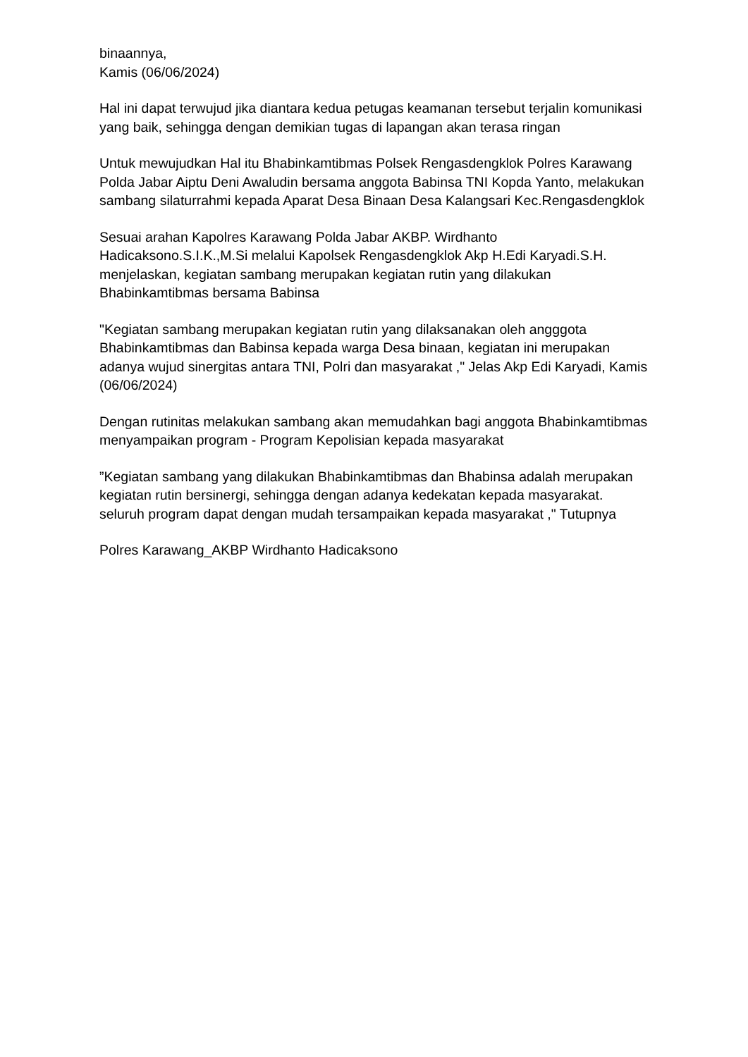binaannya,
Kamis (06/06/2024)
Hal ini dapat terwujud jika diantara kedua petugas keamanan tersebut terjalin komunikasi yang baik, sehingga dengan demikian tugas di lapangan akan terasa ringan
Untuk mewujudkan Hal itu Bhabinkamtibmas Polsek Rengasdengklok Polres Karawang Polda Jabar Aiptu Deni Awaludin bersama anggota Babinsa TNI Kopda Yanto, melakukan sambang silaturrahmi kepada Aparat Desa Binaan Desa Kalangsari Kec.Rengasdengklok
Sesuai arahan Kapolres Karawang Polda Jabar AKBP. Wirdhanto Hadicaksono.S.I.K.,M.Si melalui Kapolsek Rengasdengklok Akp H.Edi Karyadi.S.H. menjelaskan, kegiatan sambang merupakan kegiatan rutin yang dilakukan Bhabinkamtibmas bersama Babinsa
"Kegiatan sambang merupakan kegiatan rutin yang dilaksanakan oleh angggota Bhabinkamtibmas dan Babinsa kepada warga Desa binaan, kegiatan ini merupakan adanya wujud sinergitas antara TNI, Polri dan masyarakat ," Jelas Akp Edi Karyadi, Kamis (06/06/2024)
Dengan rutinitas melakukan sambang akan memudahkan bagi anggota Bhabinkamtibmas menyampaikan program - Program Kepolisian kepada masyarakat
”Kegiatan sambang yang dilakukan Bhabinkamtibmas dan Bhabinsa adalah merupakan kegiatan rutin bersinergi, sehingga dengan adanya kedekatan kepada masyarakat. seluruh program dapat dengan mudah tersampaikan kepada masyarakat ," Tutupnya
Polres Karawang_AKBP Wirdhanto Hadicaksono